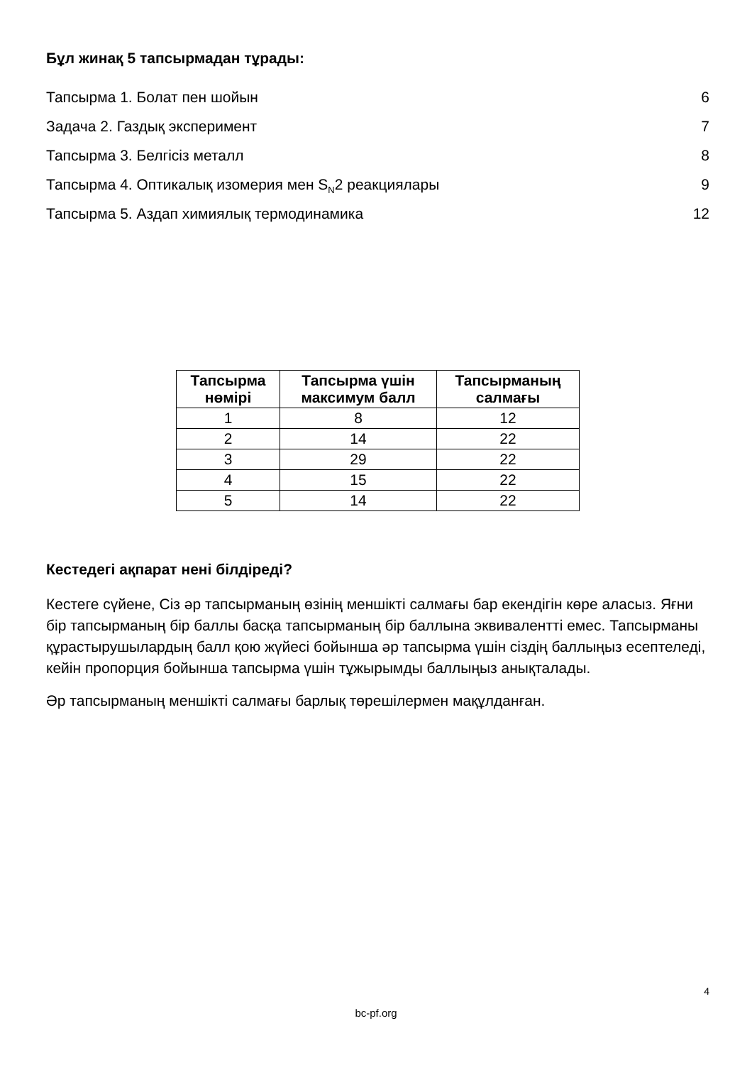Бұл жинақ 5 тапсырмадан тұрады:
Тапсырма 1. Болат пен шойын 6
Задача 2. Газдық эксперимент 7
Тапсырма 3. Белгісіз металл 8
Тапсырма 4. Оптикалық изомерия мен S<sub>N</sub>2 реакциялары 9
Тапсырма 5. Аздап химиялық термодинамика 12
| Тапсырма нөмірі | Тапсырма үшін максимум балл | Тапсырманың салмағы |
| --- | --- | --- |
| 1 | 8 | 12 |
| 2 | 14 | 22 |
| 3 | 29 | 22 |
| 4 | 15 | 22 |
| 5 | 14 | 22 |
Кестедегі ақпарат нені білдіреді?
Кестеге сүйене, Сіз әр тапсырманың өзінің меншікті салмағы бар екендігін көре аласыз. Яғни бір тапсырманың бір баллы басқа тапсырманың бір баллына эквивалентті емес. Тапсырманы құрастырушылардың балл қою жүйесі бойынша әр тапсырма үшін сіздің баллыңыз есептеледі, кейін пропорция бойынша тапсырма үшін тұжырымды баллыңыз анықталады.
Әр тапсырманың меншікті салмағы барлық төрешілермен мақұлданған.
4
bc-pf.org